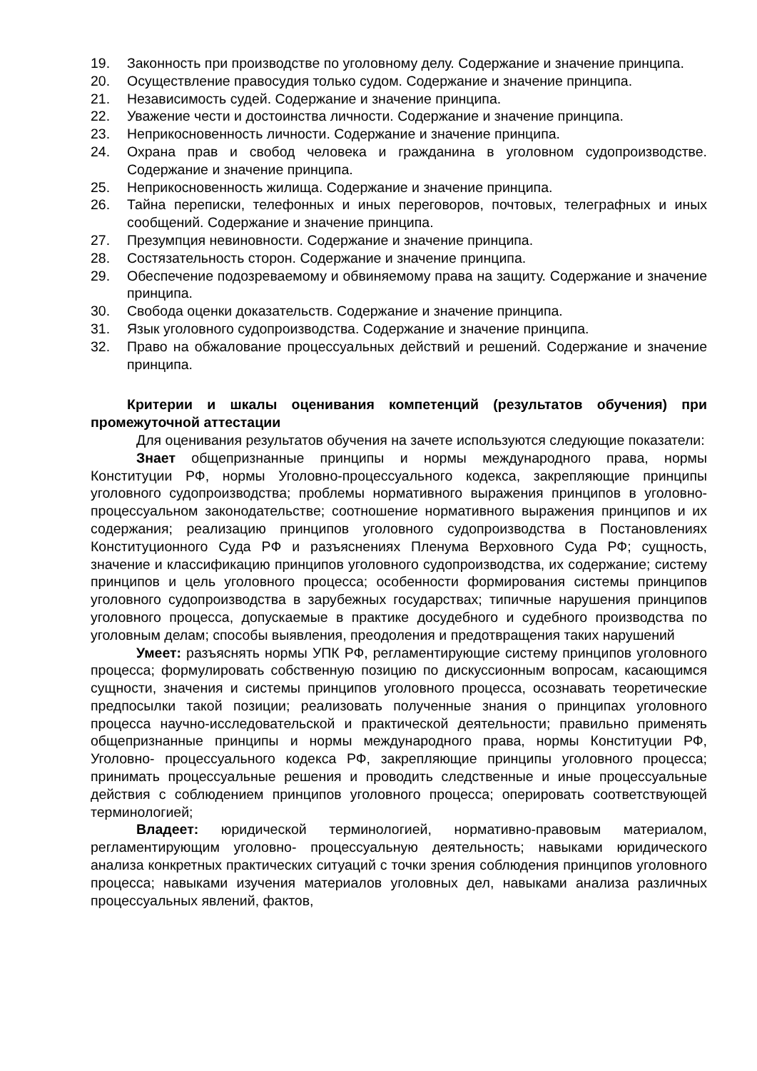19. Законность при производстве по уголовному делу. Содержание и значение принципа.
20. Осуществление правосудия только судом. Содержание и значение принципа.
21. Независимость судей. Содержание и значение принципа.
22. Уважение чести и достоинства личности. Содержание и значение принципа.
23. Неприкосновенность личности. Содержание и значение принципа.
24. Охрана прав и свобод человека и гражданина в уголовном судопроизводстве. Содержание и значение принципа.
25. Неприкосновенность жилища. Содержание и значение принципа.
26. Тайна переписки, телефонных и иных переговоров, почтовых, телеграфных и иных сообщений. Содержание и значение принципа.
27. Презумпция невиновности. Содержание и значение принципа.
28. Состязательность сторон. Содержание и значение принципа.
29. Обеспечение подозреваемому и обвиняемому права на защиту. Содержание и значение принципа.
30. Свобода оценки доказательств. Содержание и значение принципа.
31. Язык уголовного судопроизводства. Содержание и значение принципа.
32. Право на обжалование процессуальных действий и решений. Содержание и значение принципа.
Критерии и шкалы оценивания компетенций (результатов обучения) при промежуточной аттестации
Для оценивания результатов обучения на зачете используются следующие показатели:
Знает общепризнанные принципы и нормы международного права, нормы Конституции РФ, нормы Уголовно-процессуального кодекса, закрепляющие принципы уголовного судопроизводства; проблемы нормативного выражения принципов в уголовно-процессуальном законодательстве; соотношение нормативного выражения принципов и их содержания; реализацию принципов уголовного судопроизводства в Постановлениях Конституционного Суда РФ и разъяснениях Пленума Верховного Суда РФ; сущность, значение и классификацию принципов уголовного судопроизводства, их содержание; систему принципов и цель уголовного процесса; особенности формирования системы принципов уголовного судопроизводства в зарубежных государствах; типичные нарушения принципов уголовного процесса, допускаемые в практике досудебного и судебного производства по уголовным делам; способы выявления, преодоления и предотвращения таких нарушений
Умеет: разъяснять нормы УПК РФ, регламентирующие систему принципов уголовного процесса; формулировать собственную позицию по дискуссионным вопросам, касающимся сущности, значения и системы принципов уголовного процесса, осознавать теоретические предпосылки такой позиции; реализовать полученные знания о принципах уголовного процесса научно-исследовательской и практической деятельности; правильно применять общепризнанные принципы и нормы международного права, нормы Конституции РФ, Уголовно- процессуального кодекса РФ, закрепляющие принципы уголовного процесса; принимать процессуальные решения и проводить следственные и иные процессуальные действия с соблюдением принципов уголовного процесса; оперировать соответствующей терминологией;
Владеет: юридической терминологией, нормативно-правовым материалом, регламентирующим уголовно- процессуальную деятельность; навыками юридического анализа конкретных практических ситуаций с точки зрения соблюдения принципов уголовного процесса; навыками изучения материалов уголовных дел, навыками анализа различных процессуальных явлений, фактов,